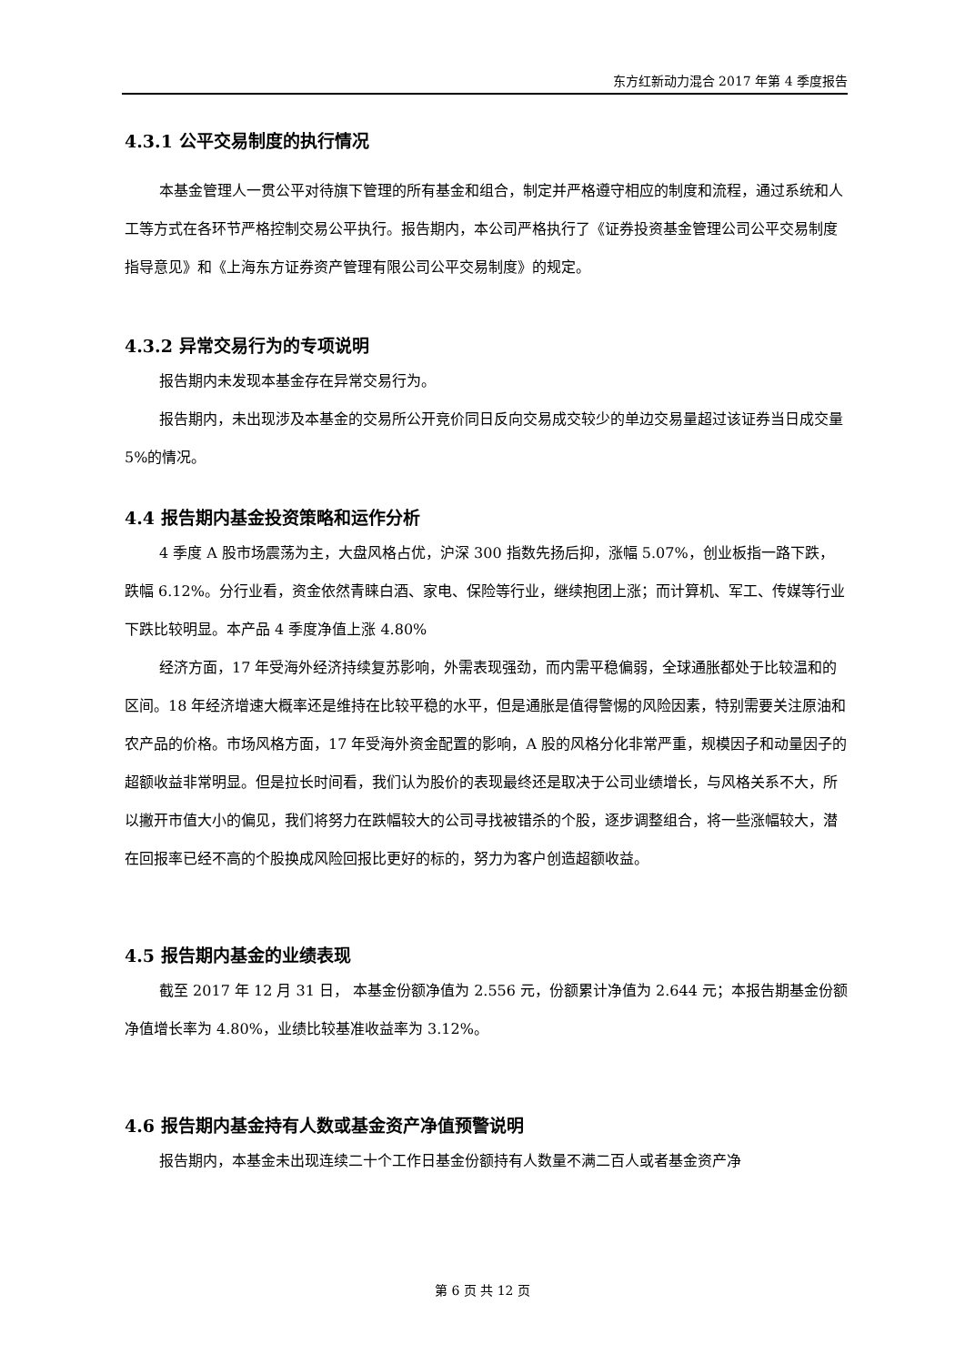东方红新动力混合 2017 年第 4 季度报告
4.3.1 公平交易制度的执行情况
本基金管理人一贯公平对待旗下管理的所有基金和组合，制定并严格遵守相应的制度和流程，通过系统和人工等方式在各环节严格控制交易公平执行。报告期内，本公司严格执行了《证券投资基金管理公司公平交易制度指导意见》和《上海东方证券资产管理有限公司公平交易制度》的规定。
4.3.2 异常交易行为的专项说明
报告期内未发现本基金存在异常交易行为。
报告期内，未出现涉及本基金的交易所公开竞价同日反向交易成交较少的单边交易量超过该证券当日成交量 5%的情况。
4.4 报告期内基金投资策略和运作分析
4 季度 A 股市场震荡为主，大盘风格占优，沪深 300 指数先扬后抑，涨幅 5.07%，创业板指一路下跌，跌幅 6.12%。分行业看，资金依然青睐白酒、家电、保险等行业，继续抱团上涨；而计算机、军工、传媒等行业下跌比较明显。本产品 4 季度净值上涨 4.80%
经济方面，17 年受海外经济持续复苏影响，外需表现强劲，而内需平稳偏弱，全球通胀都处于比较温和的区间。18 年经济增速大概率还是维持在比较平稳的水平，但是通胀是值得警惕的风险因素，特别需要关注原油和农产品的价格。市场风格方面，17 年受海外资金配置的影响，A 股的风格分化非常严重，规模因子和动量因子的超额收益非常明显。但是拉长时间看，我们认为股价的表现最终还是取决于公司业绩增长，与风格关系不大，所以撇开市值大小的偏见，我们将努力在跌幅较大的公司寻找被错杀的个股，逐步调整组合，将一些涨幅较大，潜在回报率已经不高的个股换成风险回报比更好的标的，努力为客户创造超额收益。
4.5 报告期内基金的业绩表现
截至 2017 年 12 月 31 日， 本基金份额净值为 2.556 元，份额累计净值为 2.644 元；本报告期基金份额净值增长率为 4.80%，业绩比较基准收益率为 3.12%。
4.6 报告期内基金持有人数或基金资产净值预警说明
报告期内，本基金未出现连续二十个工作日基金份额持有人数量不满二百人或者基金资产净
第 6 页 共 12 页